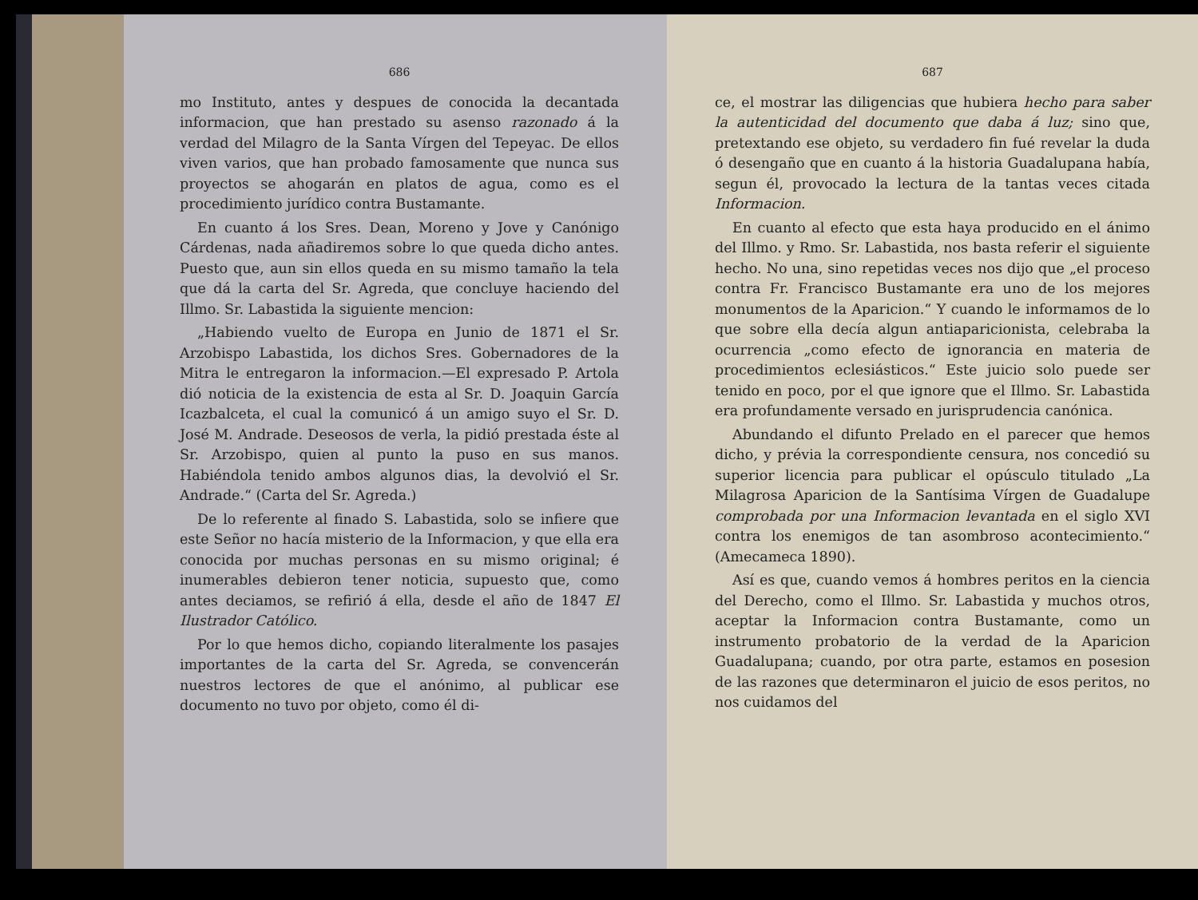686
mo Instituto, antes y despues de conocida la decantada informacion, que han prestado su asenso razonado á la verdad del Milagro de la Santa Vírgen del Tepeyac. De ellos viven varios, que han probado famosamente que nunca sus proyectos se ahogarán en platos de agua, como es el procedimiento jurídico contra Bustamante.
En cuanto á los Sres. Dean, Moreno y Jove y Canónigo Cárdenas, nada añadiremos sobre lo que queda dicho antes. Puesto que, aun sin ellos queda en su mismo tamaño la tela que dá la carta del Sr. Agreda, que concluye haciendo del Illmo. Sr. Labastida la siguiente mencion:
„Habiendo vuelto de Europa en Junio de 1871 el Sr. Arzobispo Labastida, los dichos Sres. Gobernadores de la Mitra le entregaron la informacion.—El expresado P. Artola dió noticia de la existencia de esta al Sr. D. Joaquin García Icazbalceta, el cual la comunicó á un amigo suyo el Sr. D. José M. Andrade. Deseosos de verla, la pidió prestada éste al Sr. Arzobispo, quien al punto la puso en sus manos. Habiéndola tenido ambos algunos dias, la devolvió el Sr. Andrade.“ (Carta del Sr. Agreda.)
De lo referente al finado S. Labastida, solo se infiere que este Señor no hacía misterio de la Informacion, y que ella era conocida por muchas personas en su mismo original; é inumerables debieron tener noticia, supuesto que, como antes deciamos, se refirió á ella, desde el año de 1847 El Ilustrador Católico.
Por lo que hemos dicho, copiando literalmente los pasajes importantes de la carta del Sr. Agreda, se convencerán nuestros lectores de que el anónimo, al publicar ese documento no tuvo por objeto, como él di-
687
ce, el mostrar las diligencias que hubiera hecho para saber la autenticidad del documento que daba á luz; sino que, pretextando ese objeto, su verdadero fin fué revelar la duda ó desengaño que en cuanto á la historia Guadalupana había, segun él, provocado la lectura de la tantas veces citada Informacion.
En cuanto al efecto que esta haya producido en el ánimo del Illmo. y Rmo. Sr. Labastida, nos basta referir el siguiente hecho. No una, sino repetidas veces nos dijo que „el proceso contra Fr. Francisco Bustamante era uno de los mejores monumentos de la Aparicion.“ Y cuando le informamos de lo que sobre ella decía algun antiaparicionista, celebraba la ocurrencia „como efecto de ignorancia en materia de procedimientos eclesiásticos.“ Este juicio solo puede ser tenido en poco, por el que ignore que el Illmo. Sr. Labastida era profundamente versado en jurisprudencia canónica.
Abundando el difunto Prelado en el parecer que hemos dicho, y prévia la correspondiente censura, nos concedió su superior licencia para publicar el opúsculo titulado „La Milagrosa Aparicion de la Santísima Vírgen de Guadalupe comprobada por una Informacion levantada en el siglo XVI contra los enemigos de tan asombroso acontecimiento.“ (Amecameca 1890).
Así es que, cuando vemos á hombres peritos en la ciencia del Derecho, como el Illmo. Sr. Labastida y muchos otros, aceptar la Informacion contra Bustamante, como un instrumento probatorio de la verdad de la Aparicion Guadalupana; cuando, por otra parte, estamos en posesion de las razones que determinaron el juicio de esos peritos, no nos cuidamos del